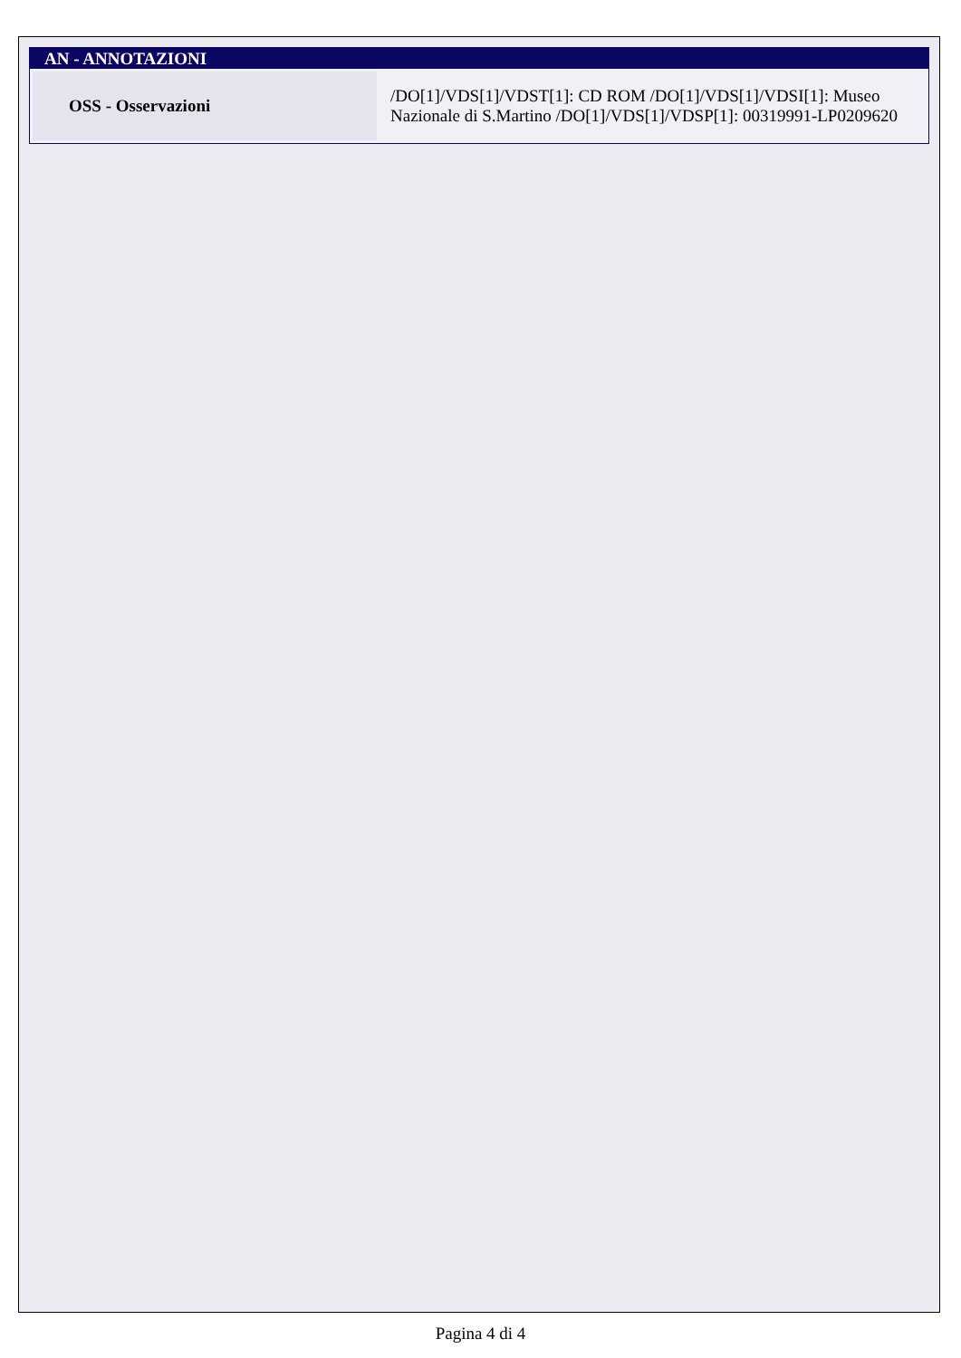AN - ANNOTAZIONI
| OSS - Osservazioni | /DO[1]/VDS[1]/VDST[1]: CD ROM /DO[1]/VDS[1]/VDSI[1]: Museo Nazionale di S.Martino /DO[1]/VDS[1]/VDSP[1]: 00319991-LP0209620 |
Pagina 4 di 4